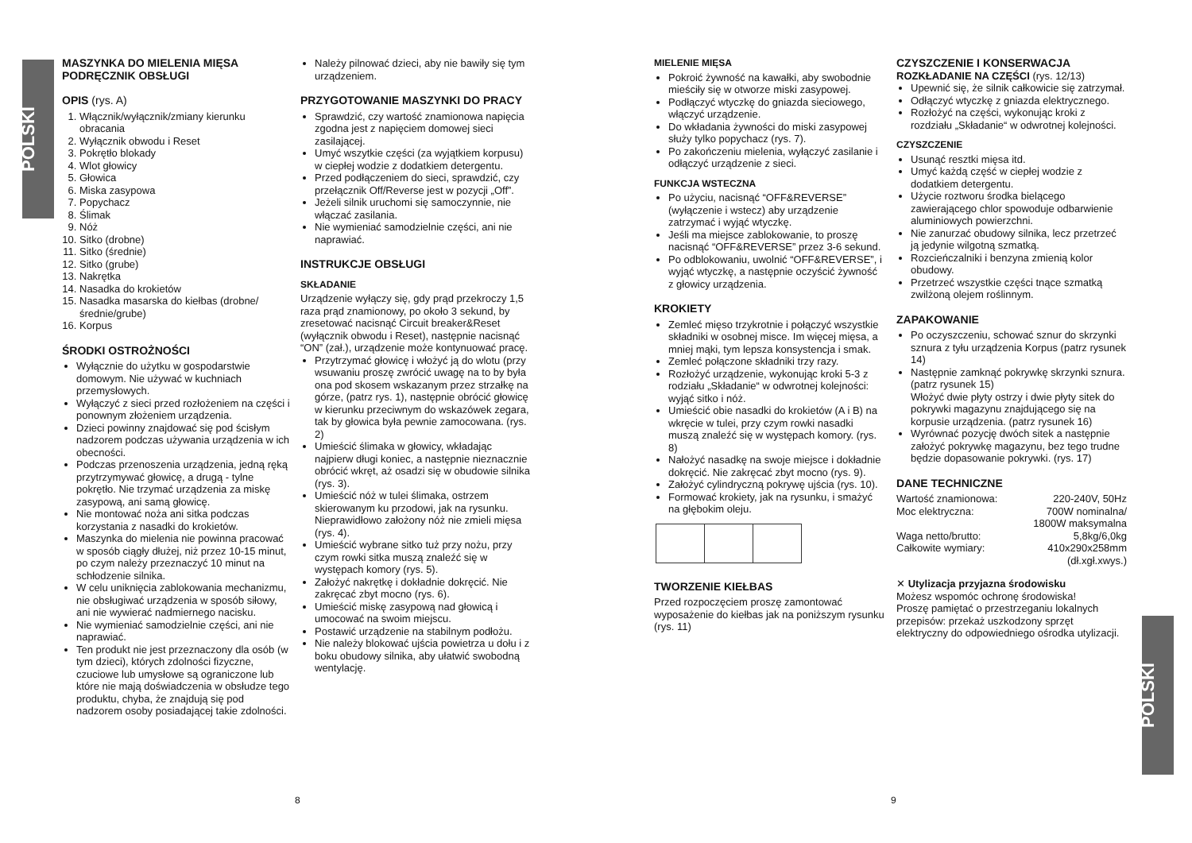POLSKI
POLSKI
MASZYNKA DO MIELENIA MIĘSA
PODRĘCZNIK OBSŁUGI
OPIS (rys. A)
1. Włącznik/wyłącznik/zmiany kierunku obracania
2. Wyłącznik obwodu i Reset
3. Pokrętło blokady
4. Wlot głowicy
5. Głowica
6. Miska zasypowa
7. Popychacz
8. Ślimak
9. Nóż
10. Sitko (drobne)
11. Sitko (średnie)
12. Sitko (grube)
13. Nakrętka
14. Nasadka do krokietów
15. Nasadka masarska do kiełbas (drobne/ średnie/grube)
16. Korpus
ŚRODKI OSTROŻNOŚCI
Wyłącznie do użytku w gospodarstwie domowym. Nie używać w kuchniach przemysłowych.
Wyłączyć z sieci przed rozłożeniem na części i ponownym złożeniem urządzenia.
Dzieci powinny znajdować się pod ścisłym nadzorem podczas używania urządzenia w ich obecności.
Podczas przenoszenia urządzenia, jedną ręką przytrzymywać głowicę, a drugą - tylne pokrętło. Nie trzymać urządzenia za miskę zasypową, ani samą głowicę.
Nie montować noża ani sitka podczas korzystania z nasadki do krokietów.
Maszynka do mielenia nie powinna pracować w sposób ciągły dłużej, niż przez 10-15 minut, po czym należy przeznaczyć 10 minut na schłodzenie silnika.
W celu uniknięcia zablokowania mechanizmu, nie obsługiwać urządzenia w sposób siłowy, ani nie wywierać nadmiernego nacisku.
Nie wymieniać samodzielnie części, ani nie naprawiać.
Ten produkt nie jest przeznaczony dla osób (w tym dzieci), których zdolności fizyczne, czuciowe lub umysłowe są ograniczone lub które nie mają doświadczenia w obsłudze tego produktu, chyba, że znajdują się pod nadzorem osoby posiadającej takie zdolności.
Należy pilnować dzieci, aby nie bawiły się tym urządzeniem.
PRZYGOTOWANIE MASZYNKI DO PRACY
Sprawdzić, czy wartość znamionowa napięcia zgodna jest z napięciem domowej sieci zasilającej.
Umyć wszytkie części (za wyjątkiem korpusu) w ciepłej wodzie z dodatkiem detergentu.
Przed podłączeniem do sieci, sprawdzić, czy przełącznik Off/Reverse jest w pozycji „Off”.
Jeżeli silnik uruchomi się samoczynnie, nie włączać zasilania.
Nie wymieniać samodzielnie części, ani nie naprawiać.
INSTRUKCJE OBSŁUGI
SKŁADANIE
Urządzenie wyłączy się, gdy prąd przekroczy 1,5 raza prąd znamionowy, po około 3 sekund, by zresetować nacisnąć Circuit breaker&Reset (wyłącznik obwodu i Reset), następnie nacisnąć “ON” (zał.), urządzenie może kontynuować pracę.
Przytrzymać głowicę i włożyć ją do wlotu (przy wsuwaniu proszę zwrócić uwagę na to by była ona pod skosem wskazanym przez strzałkę na górze, (patrz rys. 1), następnie obrócić głowicę w kierunku przeciwnym do wskazówek zegara, tak by głowica była pewnie zamocowana. (rys. 2)
Umieścić ślimaka w głowicy, wkładając najpierw długi koniec, a następnie nieznacznie obrócić wkręt, aż osadzi się w obudowie silnika (rys. 3).
Umieścić nóż w tulei ślimaka, ostrzem skierowanym ku przodowi, jak na rysunku. Nieprawidłowo założony nóż nie zmieli mięsa (rys. 4).
Umieścić wybrane sitko tuż przy nożu, przy czym rowki sitka muszą znaleźć się w występach komory (rys. 5).
Założyć nakrętkę i dokładnie dokręcić. Nie zakręcać zbyt mocno (rys. 6).
Umieścić miskę zasypową nad głowicą i umocować na swoim miejscu.
Postawić urządzenie na stabilnym podłożu.
Nie należy blokować ujścia powietrza u dołu i z boku obudowy silnika, aby ułatwić swobodną wentylację.
MIELENIE MIĘSA
Pokroić żywność na kawałki, aby swobodnie mieściły się w otworze miski zasypowej.
Podłączyć wtyczkę do gniazda sieciowego, włączyć urządzenie.
Do wkładania żywności do miski zasypowej służy tylko popychacz (rys. 7).
Po zakończeniu mielenia, wyłączyć zasilanie i odłączyć urządzenie z sieci.
FUNKCJA WSTECZNA
Po użyciu, nacisnąć “OFF&REVERSE” (wyłączenie i wstecz) aby urządzenie zatrzymać i wyjąć wtyczkę.
Jeśli ma miejsce zablokowanie, to proszę nacisnąć “OFF&REVERSE” przez 3-6 sekund.
Po odblokowaniu, uwolnić “OFF&REVERSE”, i wyjąć wtyczkę, a następnie oczyścić żywność z głowicy urządzenia.
KROKIETY
Zemleć mięso trzykrotnie i połączyć wszystkie składniki w osobnej misce. Im więcej mięsa, a mniej mąki, tym lepsza konsystencja i smak.
Zemleć połączone składniki trzy razy.
Rozłożyć urządzenie, wykonując kroki 5-3 z rodziału „Składanie“ w odwrotnej kolejności: wyjąć sitko i nóż.
Umieścić obie nasadki do krokietów (A i B) na wkręcie w tulei, przy czym rowki nasadki muszą znaleźć się w występach komory. (rys. 8)
Nałożyć nasadkę na swoje miejsce i dokładnie dokręcić. Nie zakręcać zbyt mocno (rys. 9).
Założyć cylindryczną pokrywę ujścia (rys. 10).
Formować krokiety, jak na rysunku, i smażyć na głębokim oleju.
TWORZENIE KIEŁBAS
Przed rozpoczęciem proszę zamontować wyposażenie do kiełbas jak na poniższym rysunku (rys. 11)
CZYSZCZENIE I KONSERWACJA
ROZKŁADANIE NA CZĘŚCI (rys. 12/13)
Upewnić się, że silnik całkowicie się zatrzymał.
Odłączyć wtyczkę z gniazda elektrycznego.
Rozłożyć na części, wykonując kroki z rozdziału „Składanie“ w odwrotnej kolejności.
CZYSZCZENIE
Usunąć resztki mięsa itd.
Umyć każdą część w ciepłej wodzie z dodatkiem detergentu.
Użycie roztworu środka bielącego zawierającego chlor spowoduje odbarwienie aluminiowych powierzchni.
Nie zanurzać obudowy silnika, lecz przetrzeć ją jedynie wilgotną szmatką.
Rozcieńczalniki i benzyna zmienią kolor obudowy.
Przetrzeć wszystkie części tnące szmatką zwilżoną olejem roślinnym.
ZAPAKOWANIE
Po oczyszczeniu, schować sznur do skrzynki sznura z tyłu urządzenia Korpus (patrz rysunek 14)
Następnie zamknąć pokrywkę skrzynki sznura. (patrz rysunek 15)
Włożyć dwie płyty ostrzy i dwie płyty sitek do pokrywki magazynu znajdującego się na korpusie urządzenia. (patrz rysunek 16)
Wyrównać pozycję dwóch sitek a następnie założyć pokrywkę magazynu, bez tego trudne będzie dopasowanie pokrywki. (rys. 17)
DANE TECHNICZNE
| Wartość znamionowa: | 220-240V, 50Hz |
| Moc elektryczna: | 700W nominalna/ 1800W maksymalna |
| Waga netto/brutto: | 5,8kg/6,0kg |
| Całkowite wymiary: | 410x290x258mm (dł.xgł.xwys.) |
✕ Utylizacja przyjazna środowisku
Możesz wspomóc ochronę środowiska!
Proszę pamiętać o przestrzeganiu lokalnych przepisów: przekaż uszkodzony sprzęt elektryczny do odpowiedniego ośrodka utylizacji.
8 9